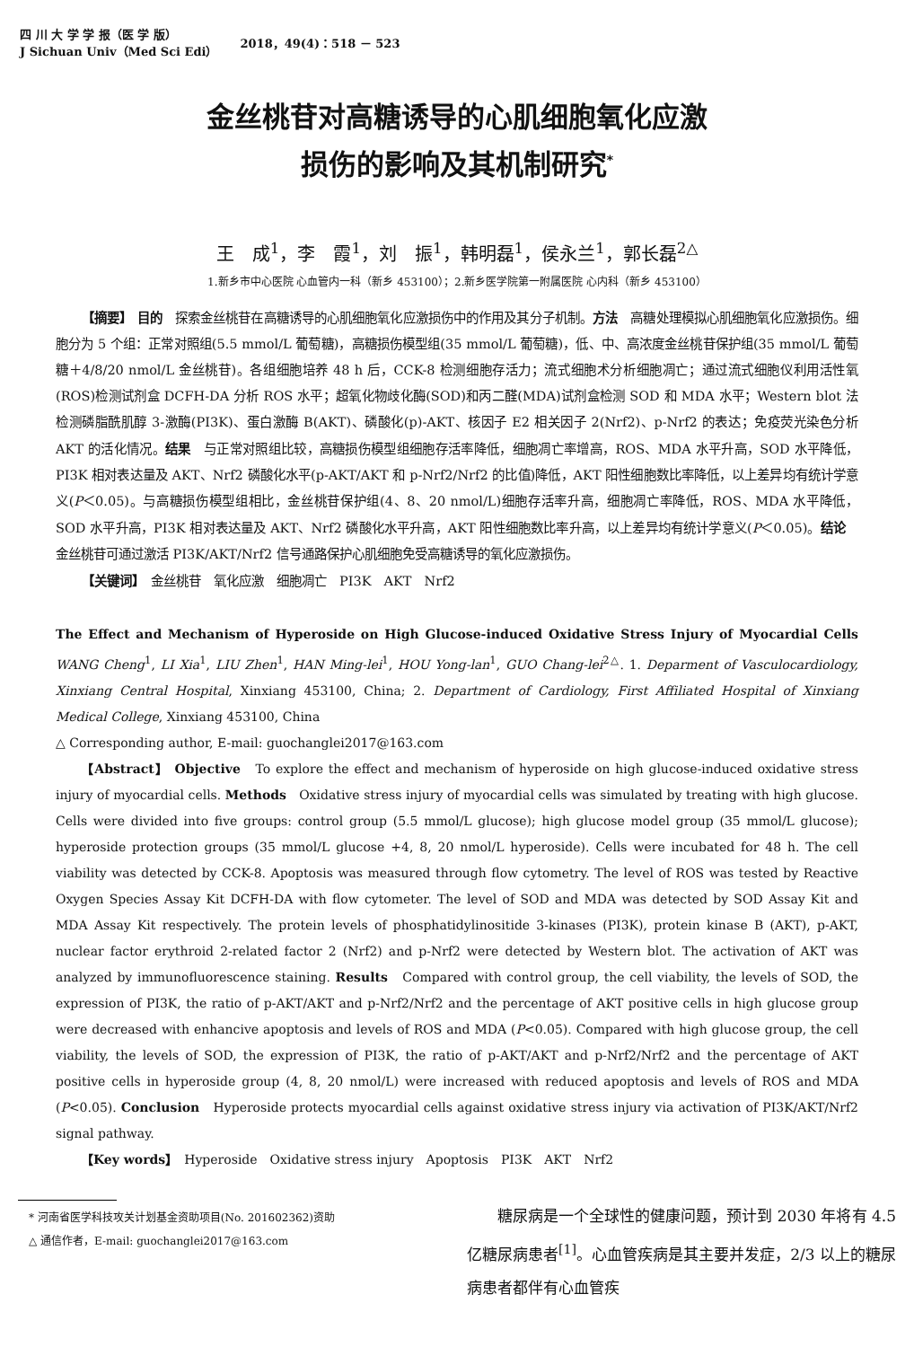四 川 大 学 学 报（医 学 版）
J Sichuan Univ（Med Sci Edi）
2018，49(4)：518 － 523
金丝桃苷对高糖诱导的心肌细胞氧化应激
损伤的影响及其机制研究<sup>*</sup>
王　成<sup>1</sup>，李　霞<sup>1</sup>，刘　振<sup>1</sup>，韩明磊<sup>1</sup>，侯永兰<sup>1</sup>，郭长磊<sup>2△</sup>
1.新乡市中心医院 心血管内一科（新乡 453100）；2.新乡医学院第一附属医院 心内科（新乡 453100）
【摘要】 目的　探索金丝桃苷在高糖诱导的心肌细胞氧化应激损伤中的作用及其分子机制。方法　高糖处理模拟心肌细胞氧化应激损伤。细胞分为 5 个组：正常对照组(5.5 mmol/L 葡萄糖)，高糖损伤模型组(35 mmol/L 葡萄糖)，低、中、高浓度金丝桃苷保护组(35 mmol/L 葡萄糖＋4/8/20 nmol/L 金丝桃苷)。各组细胞培养 48 h 后，CCK-8 检测细胞存活力；流式细胞术分析细胞凋亡；通过流式细胞仪利用活性氧(ROS)检测试剂盒 DCFH-DA 分析 ROS 水平；超氧化物歧化酶(SOD)和丙二醛(MDA)试剂盒检测 SOD 和 MDA 水平；Western blot 法检测磷脂酰肌醇 3-激酶(PI3K)、蛋白激酶 B(AKT)、磷酸化(p)-AKT、核因子 E2 相关因子 2(Nrf2)、p-Nrf2 的表达；免疫荧光染色分析 AKT 的活化情况。结果　与正常对照组比较，高糖损伤模型组细胞存活率降低，细胞凋亡率增高，ROS、MDA 水平升高，SOD 水平降低，PI3K 相对表达量及 AKT、Nrf2 磷酸化水平(p-AKT/AKT 和 p-Nrf2/Nrf2 的比值)降低，AKT 阳性细胞数比率降低，以上差异均有统计学意义(P＜0.05)。与高糖损伤模型组相比，金丝桃苷保护组(4、8、20 nmol/L)细胞存活率升高，细胞凋亡率降低，ROS、MDA 水平降低，SOD 水平升高，PI3K 相对表达量及 AKT、Nrf2 磷酸化水平升高，AKT 阳性细胞数比率升高，以上差异均有统计学意义(P＜0.05)。结论　金丝桃苷可通过激活 PI3K/AKT/Nrf2 信号通路保护心肌细胞免受高糖诱导的氧化应激损伤。
【关键词】　金丝桃苷　氧化应激　细胞凋亡　PI3K　AKT　Nrf2
The Effect and Mechanism of Hyperoside on High Glucose-induced Oxidative Stress Injury of Myocardial Cells　WANG Cheng<sup>1</sup>, LI Xia<sup>1</sup>, LIU Zhen<sup>1</sup>, HAN Ming-lei<sup>1</sup>, HOU Yong-lan<sup>1</sup>, GUO Chang-lei<sup>2△</sup>. 1. Deparment of Vasculocardiology, Xinxiang Central Hospital, Xinxiang 453100, China; 2. Department of Cardiology, First Affiliated Hospital of Xinxiang Medical College, Xinxiang 453100, China
△ Corresponding author, E-mail: guochanglei2017@163.com
【Abstract】 Objective　To explore the effect and mechanism of hyperoside on high glucose-induced oxidative stress injury of myocardial cells. Methods　Oxidative stress injury of myocardial cells was simulated by treating with high glucose. Cells were divided into five groups: control group (5.5 mmol/L glucose); high glucose model group (35 mmol/L glucose); hyperoside protection groups (35 mmol/L glucose +4, 8, 20 nmol/L hyperoside). Cells were incubated for 48 h. The cell viability was detected by CCK-8. Apoptosis was measured through flow cytometry. The level of ROS was tested by Reactive Oxygen Species Assay Kit DCFH-DA with flow cytometer. The level of SOD and MDA was detected by SOD Assay Kit and MDA Assay Kit respectively. The protein levels of phosphatidylinositide 3-kinases (PI3K), protein kinase B (AKT), p-AKT, nuclear factor erythroid 2-related factor 2 (Nrf2) and p-Nrf2 were detected by Western blot. The activation of AKT was analyzed by immunofluorescence staining. Results　Compared with control group, the cell viability, the levels of SOD, the expression of PI3K, the ratio of p-AKT/AKT and p-Nrf2/Nrf2 and the percentage of AKT positive cells in high glucose group were decreased with enhancive apoptosis and levels of ROS and MDA (P<0.05). Compared with high glucose group, the cell viability, the levels of SOD, the expression of PI3K, the ratio of p-AKT/AKT and p-Nrf2/Nrf2 and the percentage of AKT positive cells in hyperoside group (4, 8, 20 nmol/L) were increased with reduced apoptosis and levels of ROS and MDA (P<0.05). Conclusion　Hyperoside protects myocardial cells against oxidative stress injury via activation of PI3K/AKT/Nrf2 signal pathway.
【Key words】　Hyperoside　Oxidative stress injury　Apoptosis　PI3K　AKT　Nrf2
　* 河南省医学科技攻关计划基金资助项目(No. 201602362)资助
　△ 通信作者，E-mail: guochanglei2017@163.com
糖尿病是一个全球性的健康问题，预计到 2030 年将有 4.5 亿糖尿病患者<sup>[1]</sup>。心血管疾病是其主要并发症，2/3 以上的糖尿病患者都伴有心血管疾